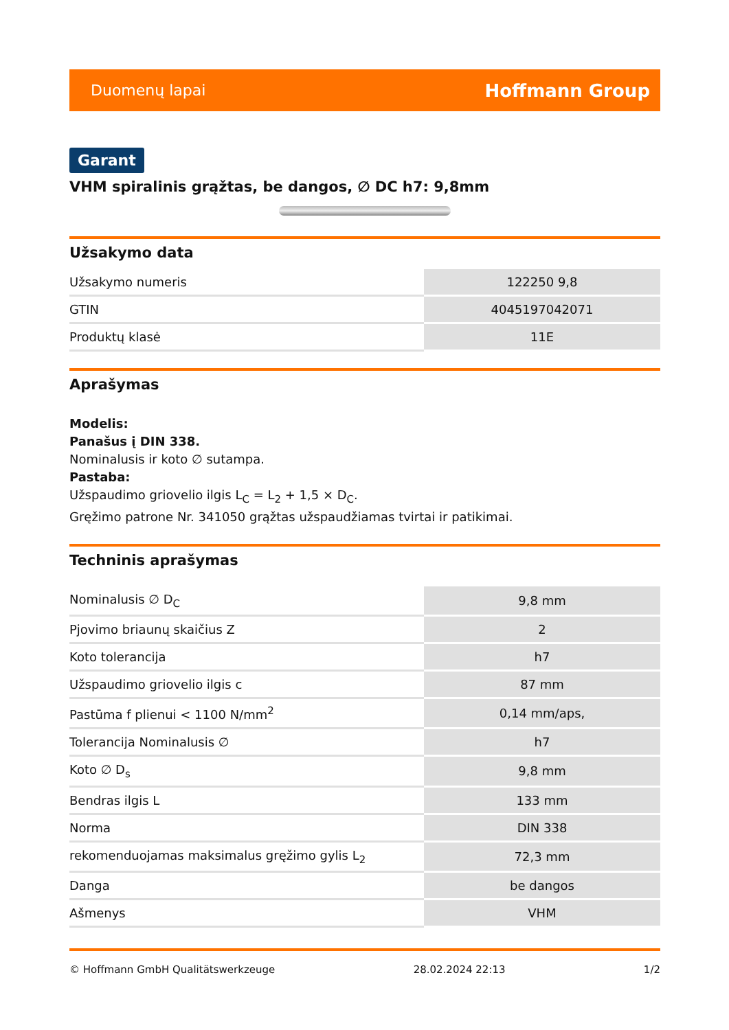Duomenų lapai Hoffmann Group
Garant
VHM spiralinis grąžtas, be dangos, ∅ DC h7: 9,8mm
Užsakymo data
| Užsakymo numeris | 122250 9,8 |
| GTIN | 4045197042071 |
| Produktų klasė | 11E |
Aprašymas
Modelis:
Panašus į DIN 338.
Nominalusis ir koto ∅ sutampa.
Pastaba:
Užspaudimo griovelio ilgis L<sub>C</sub> = L<sub>2</sub> + 1,5 × D<sub>C</sub>.
Gręžimo patrone Nr. 341050 grąžtas užspaudžiamas tvirtai ir patikimai.
Techninis aprašymas
| Nominalusis ∅ D<sub>C</sub> | 9,8 mm |
| Pjovimo briaunų skaičius Z | 2 |
| Koto tolerancija | h7 |
| Užspaudimo griovelio ilgis c | 87 mm |
| Pastūma f plienui < 1100 N/mm<sup>2</sup> | 0,14 mm/aps, |
| Tolerancija Nominalusis ∅ | h7 |
| Koto ∅ D<sub>s</sub> | 9,8 mm |
| Bendras ilgis L | 133 mm |
| Norma | DIN 338 |
| rekomenduojamas maksimalus gręžimo gylis L<sub>2</sub> | 72,3 mm |
| Danga | be dangos |
| Ašmenys | VHM |
© Hoffmann GmbH Qualitätswerkzeuge 28.02.2024 22:13 1/2